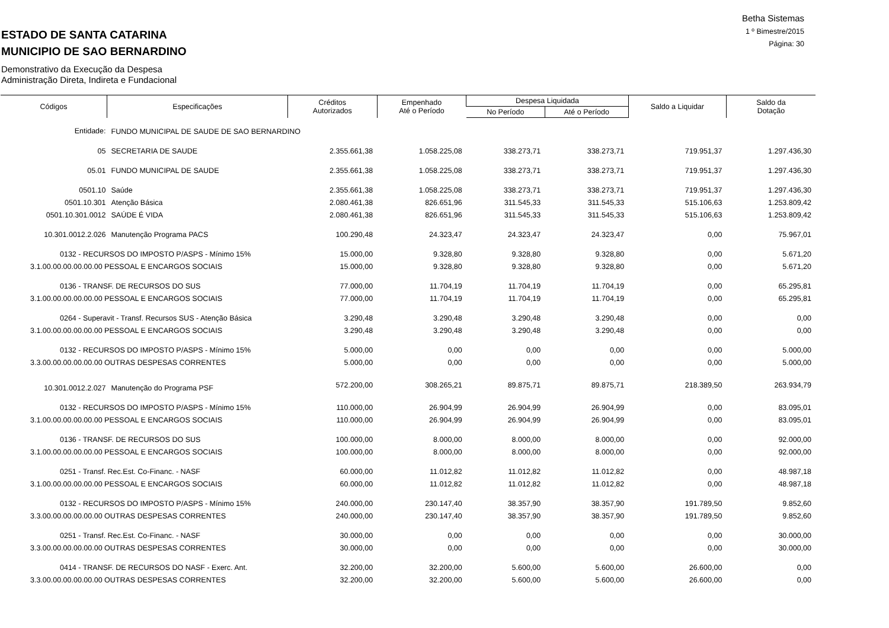Betha Sistemas
1 º Bimestre/2015
Página: 30
ESTADO DE SANTA CATARINA
MUNICIPIO DE SAO BERNARDINO
Demonstrativo da Execução da Despesa
Administração Direta, Indireta e Fundacional
| Códigos | Especificações | Créditos Autorizados | Empenhado Até o Período | Despesa Liquidada | | Saldo a Liquidar | Saldo da Dotação |
| --- | --- | --- | --- | --- | --- | --- | --- |
| | | | | No Período | Até o Período | | |
| Entidade: | FUNDO MUNICIPAL DE SAUDE DE SAO BERNARDINO | | | | | | |
| 05 | SECRETARIA DE SAUDE | 2.355.661,38 | 1.058.225,08 | 338.273,71 | 338.273,71 | 719.951,37 | 1.297.436,30 |
| 05.01 | FUNDO MUNICIPAL DE SAUDE | 2.355.661,38 | 1.058.225,08 | 338.273,71 | 338.273,71 | 719.951,37 | 1.297.436,30 |
| 0501.10 | Saúde | 2.355.661,38 | 1.058.225,08 | 338.273,71 | 338.273,71 | 719.951,37 | 1.297.436,30 |
| 0501.10.301 | Atenção Básica | 2.080.461,38 | 826.651,96 | 311.545,33 | 311.545,33 | 515.106,63 | 1.253.809,42 |
| 0501.10.301.0012 | SAÚDE É VIDA | 2.080.461,38 | 826.651,96 | 311.545,33 | 311.545,33 | 515.106,63 | 1.253.809,42 |
| 10.301.0012.2.026 | Manutenção Programa PACS | 100.290,48 | 24.323,47 | 24.323,47 | 24.323,47 | 0,00 | 75.967,01 |
| 0132 - RECURSOS DO IMPOSTO P/ASPS - Mínimo 15% | | 15.000,00 | 9.328,80 | 9.328,80 | 9.328,80 | 0,00 | 5.671,20 |
| 3.1.00.00.00.00.00.00 PESSOAL E ENCARGOS SOCIAIS | | 15.000,00 | 9.328,80 | 9.328,80 | 9.328,80 | 0,00 | 5.671,20 |
| 0136 - TRANSF. DE RECURSOS DO SUS | | 77.000,00 | 11.704,19 | 11.704,19 | 11.704,19 | 0,00 | 65.295,81 |
| 3.1.00.00.00.00.00.00 PESSOAL E ENCARGOS SOCIAIS | | 77.000,00 | 11.704,19 | 11.704,19 | 11.704,19 | 0,00 | 65.295,81 |
| 0264 - Superavit - Transf. Recursos SUS - Atenção Básica | | 3.290,48 | 3.290,48 | 3.290,48 | 3.290,48 | 0,00 | 0,00 |
| 3.1.00.00.00.00.00.00 PESSOAL E ENCARGOS SOCIAIS | | 3.290,48 | 3.290,48 | 3.290,48 | 3.290,48 | 0,00 | 0,00 |
| 0132 - RECURSOS DO IMPOSTO P/ASPS - Mínimo 15% | | 5.000,00 | 0,00 | 0,00 | 0,00 | 0,00 | 5.000,00 |
| 3.3.00.00.00.00.00.00 OUTRAS DESPESAS CORRENTES | | 5.000,00 | 0,00 | 0,00 | 0,00 | 0,00 | 5.000,00 |
| 10.301.0012.2.027 | Manutenção do Programa PSF | 572.200,00 | 308.265,21 | 89.875,71 | 89.875,71 | 218.389,50 | 263.934,79 |
| 0132 - RECURSOS DO IMPOSTO P/ASPS - Mínimo 15% | | 110.000,00 | 26.904,99 | 26.904,99 | 26.904,99 | 0,00 | 83.095,01 |
| 3.1.00.00.00.00.00.00 PESSOAL E ENCARGOS SOCIAIS | | 110.000,00 | 26.904,99 | 26.904,99 | 26.904,99 | 0,00 | 83.095,01 |
| 0136 - TRANSF. DE RECURSOS DO SUS | | 100.000,00 | 8.000,00 | 8.000,00 | 8.000,00 | 0,00 | 92.000,00 |
| 3.1.00.00.00.00.00.00 PESSOAL E ENCARGOS SOCIAIS | | 100.000,00 | 8.000,00 | 8.000,00 | 8.000,00 | 0,00 | 92.000,00 |
| 0251 - Transf. Rec.Est. Co-Financ. - NASF | | 60.000,00 | 11.012,82 | 11.012,82 | 11.012,82 | 0,00 | 48.987,18 |
| 3.1.00.00.00.00.00.00 PESSOAL E ENCARGOS SOCIAIS | | 60.000,00 | 11.012,82 | 11.012,82 | 11.012,82 | 0,00 | 48.987,18 |
| 0132 - RECURSOS DO IMPOSTO P/ASPS - Mínimo 15% | | 240.000,00 | 230.147,40 | 38.357,90 | 38.357,90 | 191.789,50 | 9.852,60 |
| 3.3.00.00.00.00.00.00 OUTRAS DESPESAS CORRENTES | | 240.000,00 | 230.147,40 | 38.357,90 | 38.357,90 | 191.789,50 | 9.852,60 |
| 0251 - Transf. Rec.Est. Co-Financ. - NASF | | 30.000,00 | 0,00 | 0,00 | 0,00 | 0,00 | 30.000,00 |
| 3.3.00.00.00.00.00.00 OUTRAS DESPESAS CORRENTES | | 30.000,00 | 0,00 | 0,00 | 0,00 | 0,00 | 30.000,00 |
| 0414 - TRANSF. DE RECURSOS DO NASF - Exerc. Ant. | | 32.200,00 | 32.200,00 | 5.600,00 | 5.600,00 | 26.600,00 | 0,00 |
| 3.3.00.00.00.00.00.00 OUTRAS DESPESAS CORRENTES | | 32.200,00 | 32.200,00 | 5.600,00 | 5.600,00 | 26.600,00 | 0,00 |